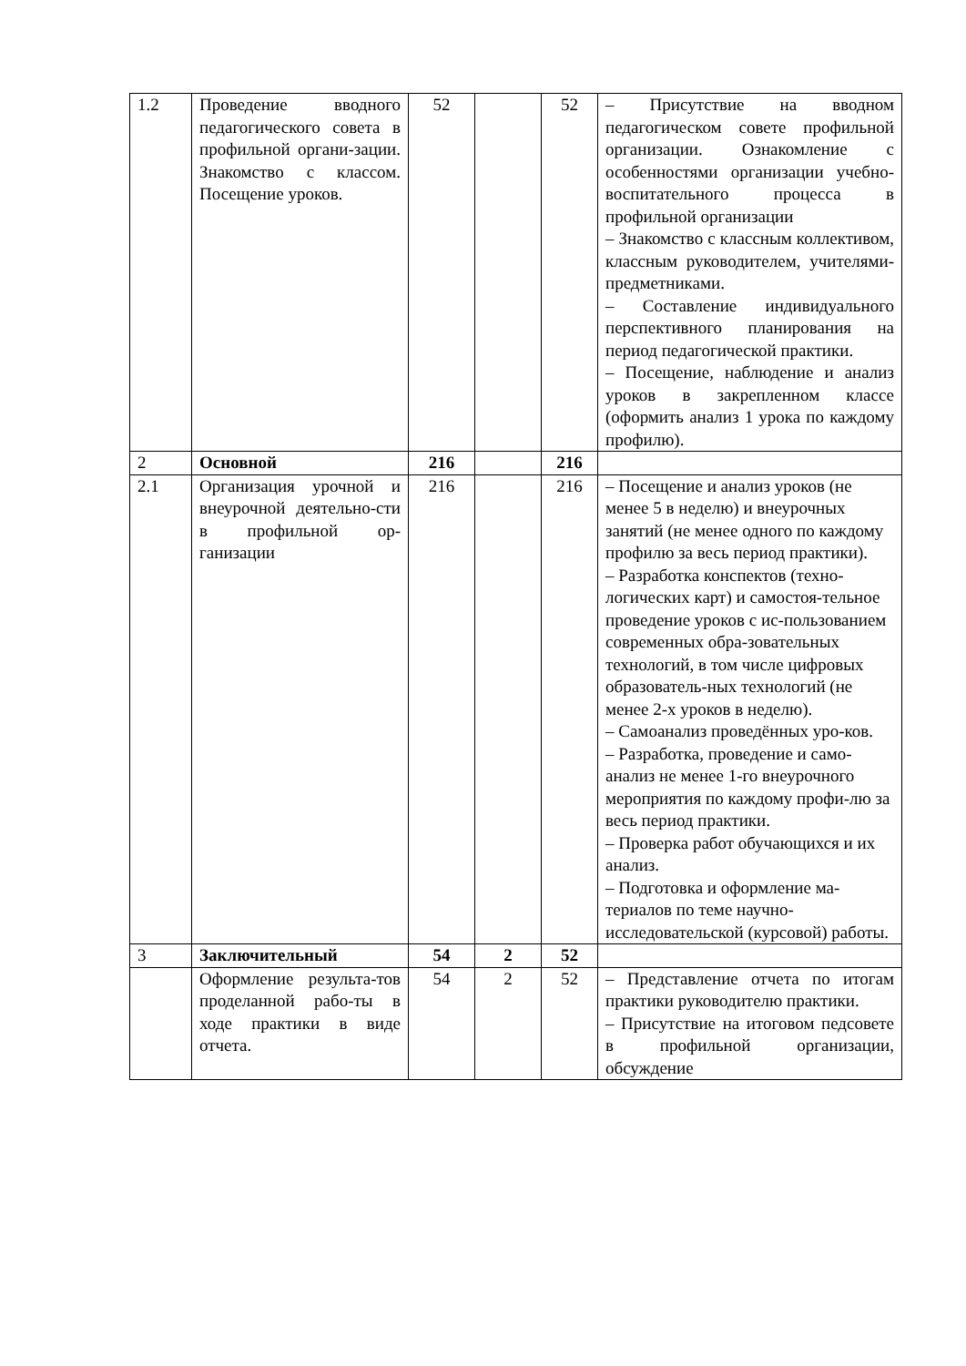| 1.2 | Проведение вводного педагогического совета в профильной органи-зации. Знакомство с классом. Посещение уроков. | 52 | | 52 | – Присутствие на вводном педагогическом совете профильной организации. Ознакомление с особенностями организации учебно-воспитательного процесса в профильной организации – Знакомство с классным коллективом, классным руководителем, учителями-предметниками. – Составление индивидуального перспективного планирования на период педагогической практики. – Посещение, наблюдение и анализ уроков в закрепленном классе (оформить анализ 1 урока по каждому профилю). |
| 2 | Основной | 216 | | 216 | |
| 2.1 | Организация урочной и внеурочной деятельно-сти в профильной ор-ганизации | 216 | | 216 | – Посещение и анализ уроков (не менее 5 в неделю) и внеурочных занятий (не менее одного по каждому профилю за весь период практики). – Разработка конспектов (техно-логических карт) и самостоя-тельное проведение уроков с ис-пользованием современных обра-зовательных технологий, в том числе цифровых образователь-ных технологий (не менее 2-х уроков в неделю). – Самоанализ проведённых уро-ков. – Разработка, проведение и само-анализ не менее 1-го внеурочного мероприятия по каждому профи-лю за весь период практики. – Проверка работ обучающихся и их анализ. – Подготовка и оформление ма-териалов по теме научно-исследовательской (курсовой) работы. |
| 3 | Заключительный | 54 | 2 | 52 | |
| | Оформление результа-тов проделанной рабо-ты в ходе практики в виде отчета. | 54 | 2 | 52 | – Представление отчета по итогам практики руководителю практики. – Присутствие на итоговом педсовете в профильной организации, обсуждение |